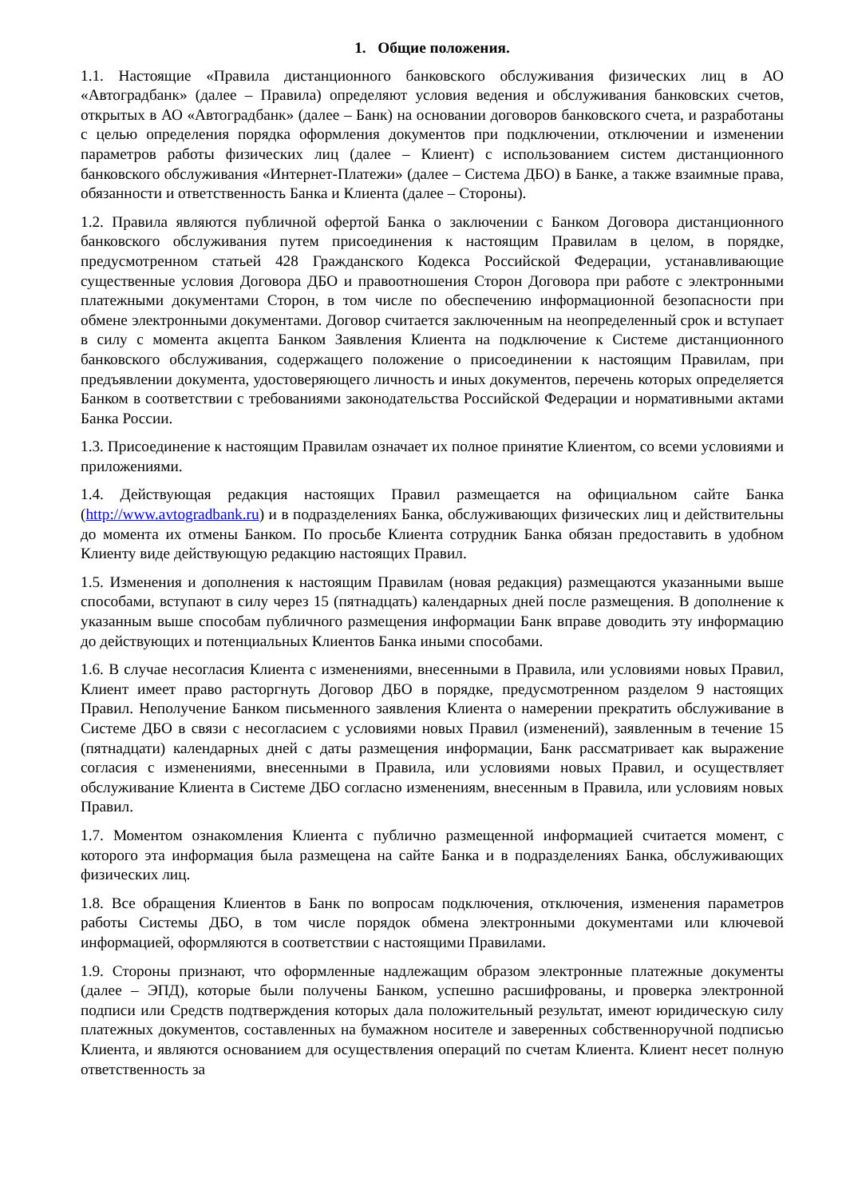1. Общие положения.
1.1. Настоящие «Правила дистанционного банковского обслуживания физических лиц в АО «Автоградбанк» (далее – Правила) определяют условия ведения и обслуживания банковских счетов, открытых в АО «Автоградбанк» (далее – Банк) на основании договоров банковского счета, и разработаны с целью определения порядка оформления документов при подключении, отключении и изменении параметров работы физических лиц (далее – Клиент) с использованием систем дистанционного банковского обслуживания «Интернет-Платежи» (далее – Система ДБО) в Банке, а также взаимные права, обязанности и ответственность Банка и Клиента (далее – Стороны).
1.2. Правила являются публичной офертой Банка о заключении с Банком Договора дистанционного банковского обслуживания путем присоединения к настоящим Правилам в целом, в порядке, предусмотренном статьей 428 Гражданского Кодекса Российской Федерации, устанавливающие существенные условия Договора ДБО и правоотношения Сторон Договора при работе с электронными платежными документами Сторон, в том числе по обеспечению информационной безопасности при обмене электронными документами. Договор считается заключенным на неопределенный срок и вступает в силу с момента акцепта Банком Заявления Клиента на подключение к Системе дистанционного банковского обслуживания, содержащего положение о присоединении к настоящим Правилам, при предъявлении документа, удостоверяющего личность и иных документов, перечень которых определяется Банком в соответствии с требованиями законодательства Российской Федерации и нормативными актами Банка России.
1.3. Присоединение к настоящим Правилам означает их полное принятие Клиентом, со всеми условиями и приложениями.
1.4. Действующая редакция настоящих Правил размещается на официальном сайте Банка (http://www.avtogradbank.ru) и в подразделениях Банка, обслуживающих физических лиц и действительны до момента их отмены Банком. По просьбе Клиента сотрудник Банка обязан предоставить в удобном Клиенту виде действующую редакцию настоящих Правил.
1.5. Изменения и дополнения к настоящим Правилам (новая редакция) размещаются указанными выше способами, вступают в силу через 15 (пятнадцать) календарных дней после размещения. В дополнение к указанным выше способам публичного размещения информации Банк вправе доводить эту информацию до действующих и потенциальных Клиентов Банка иными способами.
1.6. В случае несогласия Клиента с изменениями, внесенными в Правила, или условиями новых Правил, Клиент имеет право расторгнуть Договор ДБО в порядке, предусмотренном разделом 9 настоящих Правил. Неполучение Банком письменного заявления Клиента о намерении прекратить обслуживание в Системе ДБО в связи с несогласием с условиями новых Правил (изменений), заявленным в течение 15 (пятнадцати) календарных дней с даты размещения информации, Банк рассматривает как выражение согласия с изменениями, внесенными в Правила, или условиями новых Правил, и осуществляет обслуживание Клиента в Системе ДБО согласно изменениям, внесенным в Правила, или условиям новых Правил.
1.7. Моментом ознакомления Клиента с публично размещенной информацией считается момент, с которого эта информация была размещена на сайте Банка и в подразделениях Банка, обслуживающих физических лиц.
1.8. Все обращения Клиентов в Банк по вопросам подключения, отключения, изменения параметров работы Системы ДБО, в том числе порядок обмена электронными документами или ключевой информацией, оформляются в соответствии с настоящими Правилами.
1.9. Стороны признают, что оформленные надлежащим образом электронные платежные документы (далее – ЭПД), которые были получены Банком, успешно расшифрованы, и проверка электронной подписи или Средств подтверждения которых дала положительный результат, имеют юридическую силу платежных документов, составленных на бумажном носителе и заверенных собственноручной подписью Клиента, и являются основанием для осуществления операций по счетам Клиента. Клиент несет полную ответственность за